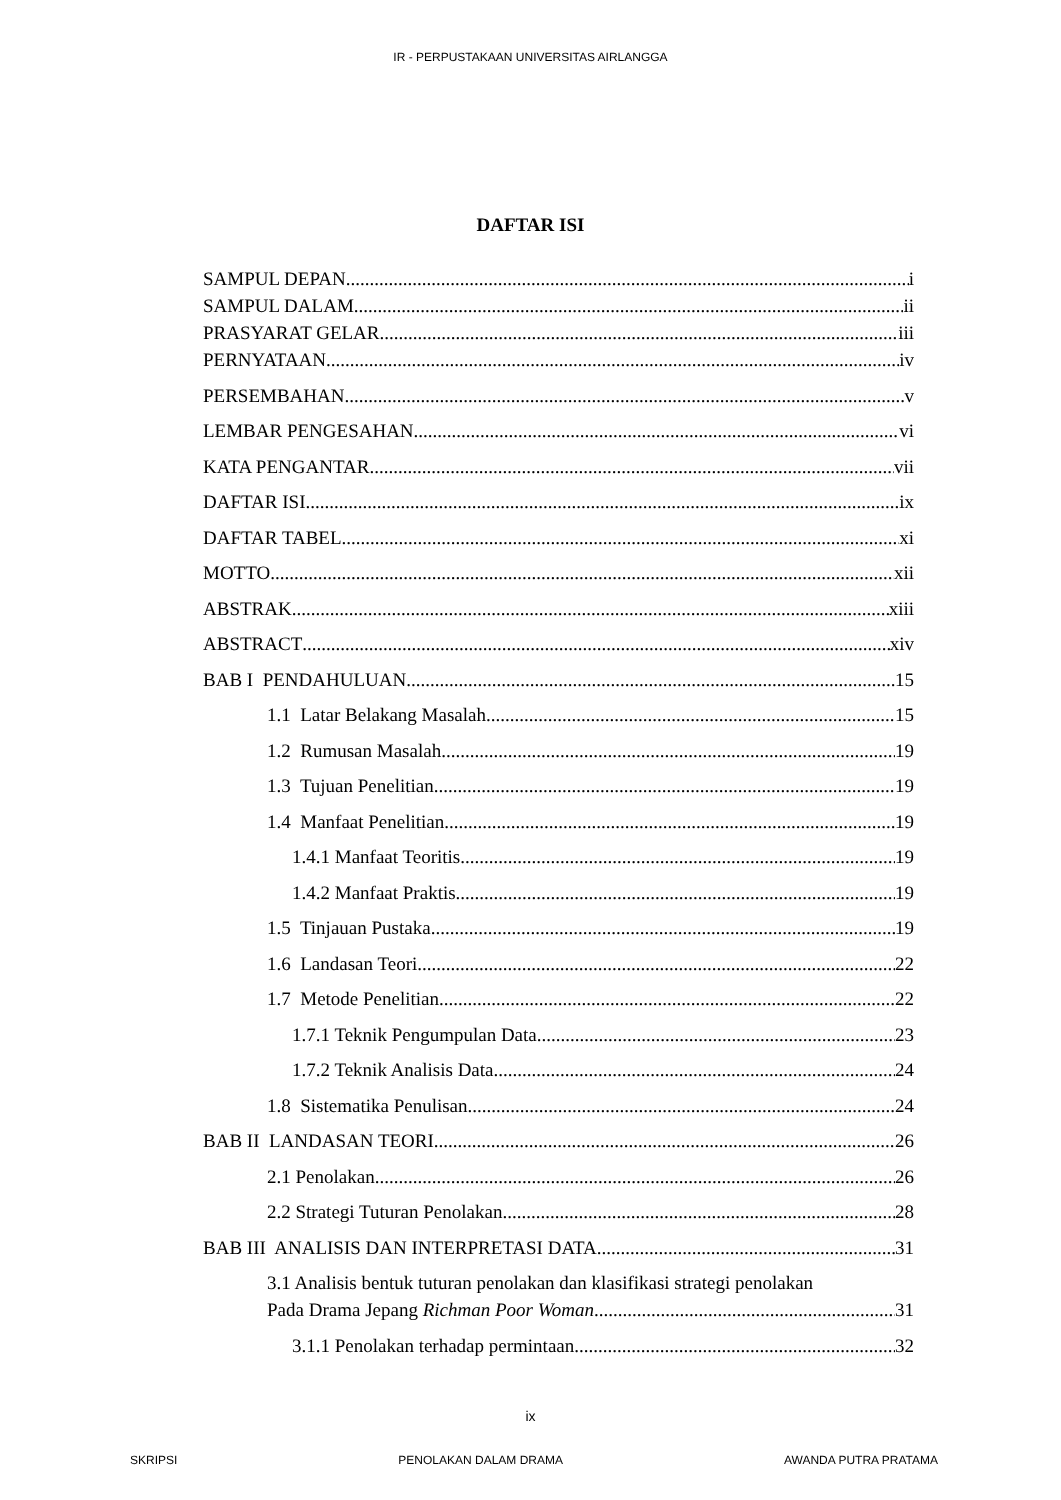IR - PERPUSTAKAAN UNIVERSITAS AIRLANGGA
DAFTAR ISI
SAMPUL DEPAN i
SAMPUL DALAM ii
PRASYARAT GELAR iii
PERNYATAAN iv
PERSEMBAHAN v
LEMBAR PENGESAHAN vi
KATA PENGANTAR vii
DAFTAR ISI ix
DAFTAR TABEL xi
MOTTO xii
ABSTRAK xiii
ABSTRACT xiv
BAB I PENDAHULUAN 15
1.1 Latar Belakang Masalah 15
1.2 Rumusan Masalah 19
1.3 Tujuan Penelitian 19
1.4 Manfaat Penelitian 19
1.4.1 Manfaat Teoritis 19
1.4.2 Manfaat Praktis 19
1.5 Tinjauan Pustaka 19
1.6 Landasan Teori 22
1.7 Metode Penelitian 22
1.7.1 Teknik Pengumpulan Data 23
1.7.2 Teknik Analisis Data 24
1.8 Sistematika Penulisan 24
BAB II LANDASAN TEORI 26
2.1 Penolakan 26
2.2 Strategi Tuturan Penolakan 28
BAB III ANALISIS DAN INTERPRETASI DATA 31
3.1 Analisis bentuk tuturan penolakan dan klasifikasi strategi penolakan
Pada Drama Jepang Richman Poor Woman 31
3.1.1 Penolakan terhadap permintaan 32
ix
SKRIPSI PENOLAKAN DALAM DRAMA AWANDA PUTRA PRATAMA